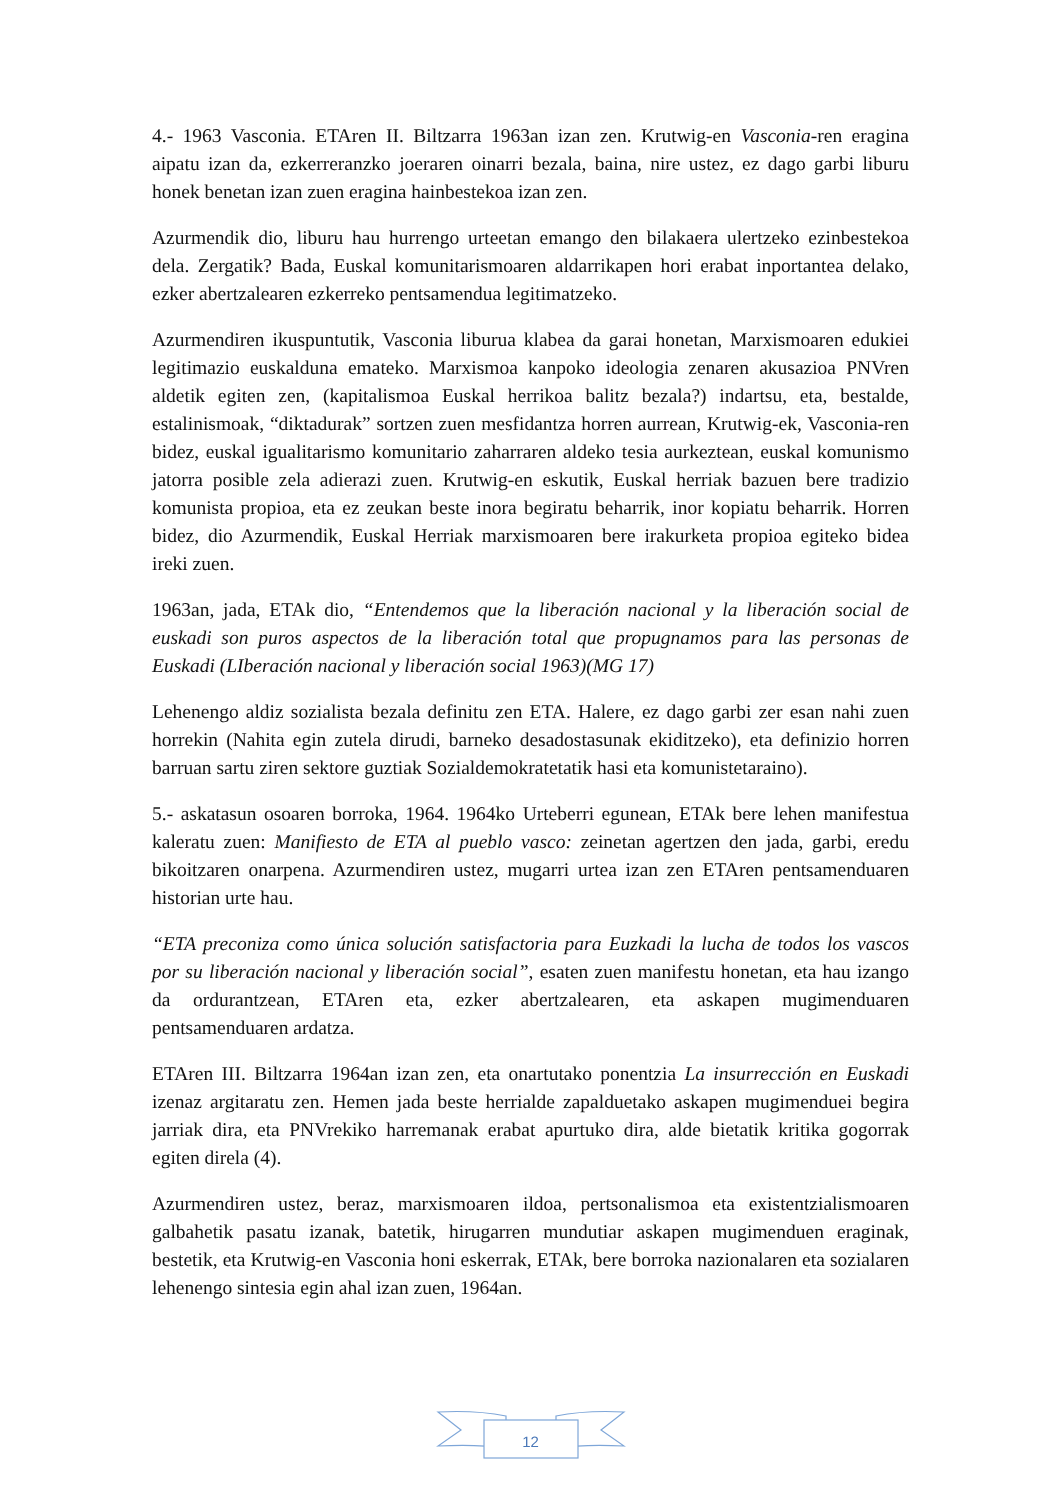4.- 1963 Vasconia. ETAren II. Biltzarra 1963an izan zen. Krutwig-en Vasconia-ren eragina aipatu izan da, ezkerreranzko joeraren oinarri bezala, baina, nire ustez, ez dago garbi liburu honek benetan izan zuen eragina hainbestekoa izan zen.
Azurmendik dio, liburu hau hurrengo urteetan emango den bilakaera ulertzeko ezinbestekoa dela. Zergatik? Bada, Euskal komunitarismoaren aldarrikapen hori erabat inportantea delako, ezker abertzalearen ezkerreko pentsamendua legitimatzeko.
Azurmendiren ikuspuntutik, Vasconia liburua klabea da garai honetan, Marxismoaren edukiei legitimazio euskalduna emateko. Marxismoa kanpoko ideologia zenaren akusazioa PNVren aldetik egiten zen, (kapitalismoa Euskal herrikoa balitz bezala?) indartsu, eta, bestalde, estalinismoak, “diktadurak” sortzen zuen mesfidantza horren aurrean, Krutwig-ek, Vasconia-ren bidez, euskal igualitarismo komunitario zaharraren aldeko tesia aurkeztean, euskal komunismo jatorra posible zela adierazi zuen. Krutwig-en eskutik, Euskal herriak bazuen bere tradizio komunista propioa, eta ez zeukan beste inora begiratu beharrik, inor kopiatu beharrik. Horren bidez, dio Azurmendik, Euskal Herriak marxismoaren bere irakurketa propioa egiteko bidea ireki zuen.
1963an, jada, ETAk dio, “Entendemos que la liberación nacional y la liberación social de euskadi son puros aspectos de la liberación total que propugnamos para las personas de Euskadi (LIberación nacional y liberación social 1963)(MG 17)
Lehenengo aldiz sozialista bezala definitu zen ETA. Halere, ez dago garbi zer esan nahi zuen horrekin (Nahita egin zutela dirudi, barneko desadostasunak ekiditzeko), eta definizio horren barruan sartu ziren sektore guztiak Sozialdemokratetatik hasi eta komunistetaraino).
5.- askatasun osoaren borroka, 1964. 1964ko Urteberri egunean, ETAk bere lehen manifestua kaleratu zuen: Manifiesto de ETA al pueblo vasco: zeinetan agertzen den jada, garbi, eredu bikoitzaren onarpena. Azurmendiren ustez, mugarri urtea izan zen ETAren pentsamenduaren historian urte hau.
“ETA preconiza como única solución satisfactoria para Euzkadi la lucha de todos los vascos por su liberación nacional y liberación social”, esaten zuen manifestu honetan, eta hau izango da ordurantzean, ETAren eta, ezker abertzalearen, eta askapen mugimenduaren pentsamenduaren ardatza.
ETAren III. Biltzarra 1964an izan zen, eta onartutako ponentzia La insurrección en Euskadi izenaz argitaratu zen. Hemen jada beste herrialde zapalduetako askapen mugimenduei begira jarriak dira, eta PNVrekiko harremanak erabat apurtuko dira, alde bietatik kritika gogorrak egiten direla (4).
Azurmendiren ustez, beraz, marxismoaren ildoa, pertsonalismoa eta existentzialismoaren galbahetik pasatu izanak, batetik, hirugarren mundutiar askapen mugimenduen eraginak, bestetik, eta Krutwig-en Vasconia honi eskerrak, ETAk, bere borroka nazionalaren eta sozialaren lehenengo sintesia egin ahal izan zuen, 1964an.
12